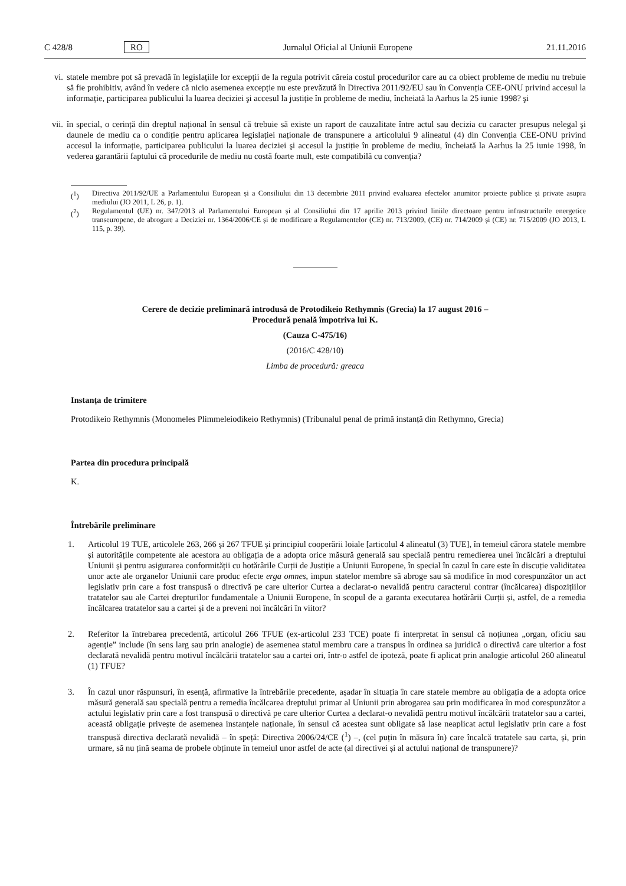C 428/8 RO Jurnalul Oficial al Uniunii Europene 21.11.2016
vi. statele membre pot să prevadă în legislațiile lor excepții de la regula potrivit căreia costul procedurilor care au ca obiect probleme de mediu nu trebuie să fie prohibitiv, având în vedere că nicio asemenea excepție nu este prevăzută în Directiva 2011/92/EU sau în Convenția CEE-ONU privind accesul la informație, participarea publicului la luarea deciziei şi accesul la justiție în probleme de mediu, încheiată la Aarhus la 25 iunie 1998? şi
vii. în special, o cerință din dreptul național în sensul că trebuie să existe un raport de cauzalitate între actul sau decizia cu caracter presupus nelegal şi daunele de mediu ca o condiție pentru aplicarea legislației naționale de transpunere a articolului 9 alineatul (4) din Convenția CEE-ONU privind accesul la informație, participarea publicului la luarea deciziei şi accesul la justiție în probleme de mediu, încheiată la Aarhus la 25 iunie 1998, în vederea garantării faptului că procedurile de mediu nu costă foarte mult, este compatibilă cu convenția?
(<sup>1</sup>) Directiva 2011/92/UE a Parlamentului European și a Consiliului din 13 decembrie 2011 privind evaluarea efectelor anumitor proiecte publice și private asupra mediului (JO 2011, L 26, p. 1).
(<sup>2</sup>) Regulamentul (UE) nr. 347/2013 al Parlamentului European și al Consiliului din 17 aprilie 2013 privind liniile directoare pentru infrastructurile energetice transeuropene, de abrogare a Deciziei nr. 1364/2006/CE și de modificare a Regulamentelor (CE) nr. 713/2009, (CE) nr. 714/2009 și (CE) nr. 715/2009 (JO 2013, L 115, p. 39).
Cerere de decizie preliminară introdusă de Protodikeio Rethymnis (Grecia) la 17 august 2016 –
Procedură penală împotriva lui K.
(Cauza C-475/16)
(2016/C 428/10)
Limba de procedură: greaca
Instanța de trimitere
Protodikeio Rethymnis (Monomeles Plimmeleiodikeio Rethymnis) (Tribunalul penal de primă instanță din Rethymno, Grecia)
Partea din procedura principală
K.
Întrebările preliminare
1. Articolul 19 TUE, articolele 263, 266 și 267 TFUE și principiul cooperării loiale [articolul 4 alineatul (3) TUE], în temeiul cărora statele membre și autoritățile competente ale acestora au obligația de a adopta orice măsură generală sau specială pentru remedierea unei încălcări a dreptului Uniunii și pentru asigurarea conformității cu hotărârile Curții de Justiție a Uniunii Europene, în special în cazul în care este în discuție validitatea unor acte ale organelor Uniunii care produc efecte erga omnes, impun statelor membre să abroge sau să modifice în mod corespunzător un act legislativ prin care a fost transpusă o directivă pe care ulterior Curtea a declarat-o nevalidă pentru caracterul contrar (încălcarea) dispozițiilor tratatelor sau ale Cartei drepturilor fundamentale a Uniunii Europene, în scopul de a garanta executarea hotărârii Curții și, astfel, de a remedia încălcarea tratatelor sau a cartei și de a preveni noi încălcări în viitor?
2. Referitor la întrebarea precedentă, articolul 266 TFUE (ex-articolul 233 TCE) poate fi interpretat în sensul că noțiunea „organ, oficiu sau agenție” include (în sens larg sau prin analogie) de asemenea statul membru care a transpus în ordinea sa juridică o directivă care ulterior a fost declarată nevalidă pentru motivul încălcării tratatelor sau a cartei ori, într-o astfel de ipoteză, poate fi aplicat prin analogie articolul 260 alineatul (1) TFUE?
3. În cazul unor răspunsuri, în esență, afirmative la întrebările precedente, așadar în situația în care statele membre au obligația de a adopta orice măsură generală sau specială pentru a remedia încălcarea dreptului primar al Uniunii prin abrogarea sau prin modificarea în mod corespunzător a actului legislativ prin care a fost transpusă o directivă pe care ulterior Curtea a declarat-o nevalidă pentru motivul încălcării tratatelor sau a cartei, această obligație privește de asemenea instanțele naționale, în sensul că acestea sunt obligate să lase neaplicat actul legislativ prin care a fost transpusă directiva declarată nevalidă – în speță: Directiva 2006/24/CE (<sup>1</sup>) –, (cel puțin în măsura în) care încalcă tratatele sau carta, și, prin urmare, să nu țină seama de probele obținute în temeiul unor astfel de acte (al directivei și al actului național de transpunere)?